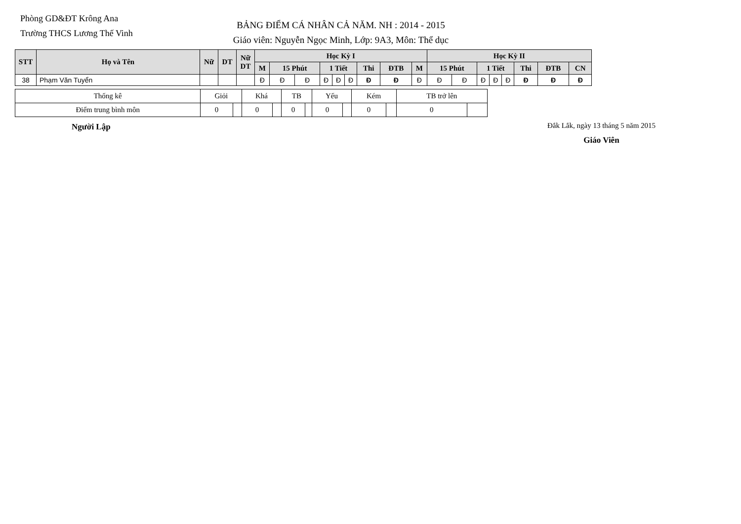Phòng GD&ĐT Krông Ana
Trường THCS Lương Thế Vinh
BẢNG ĐIỂM CÁ NHÂN CẢ NĂM. NH : 2014 - 2015
Giáo viên: Nguyễn Ngọc Minh, Lớp: 9A3, Môn: Thể dục
| STT | Họ và Tên | Nữ | DT | Nữ DT | Học Kỳ I | | | | | | | | | Học Kỳ II | | | | | | | |
| --- | --- | --- | --- | --- | --- | --- | --- | --- | --- | --- | --- | --- | --- | --- | --- | --- | --- | --- | --- | --- | --- |
| | | | | | M | 15 Phút | | 1 Tiết | | | Thi | ĐTB | M | 15 Phút | | 1 Tiết | | | Thi | ĐTB | CN |
| 38 | Phạm Văn Tuyển | | | | Đ | Đ | Đ | Đ | Đ | Đ | Đ | Đ | Đ | Đ | Đ | Đ | Đ | Đ | Đ | Đ | Đ |
| Thống kê | Giỏi | | Khá | | TB | | Yếu | | Kém | | TB trở lên | |
| Điểm trung bình môn | 0 | | 0 | | 0 | | 0 | | 0 | | 0 | |
Người Lập
Đắk Lắk, ngày 13 tháng 5 năm 2015
Giáo Viên